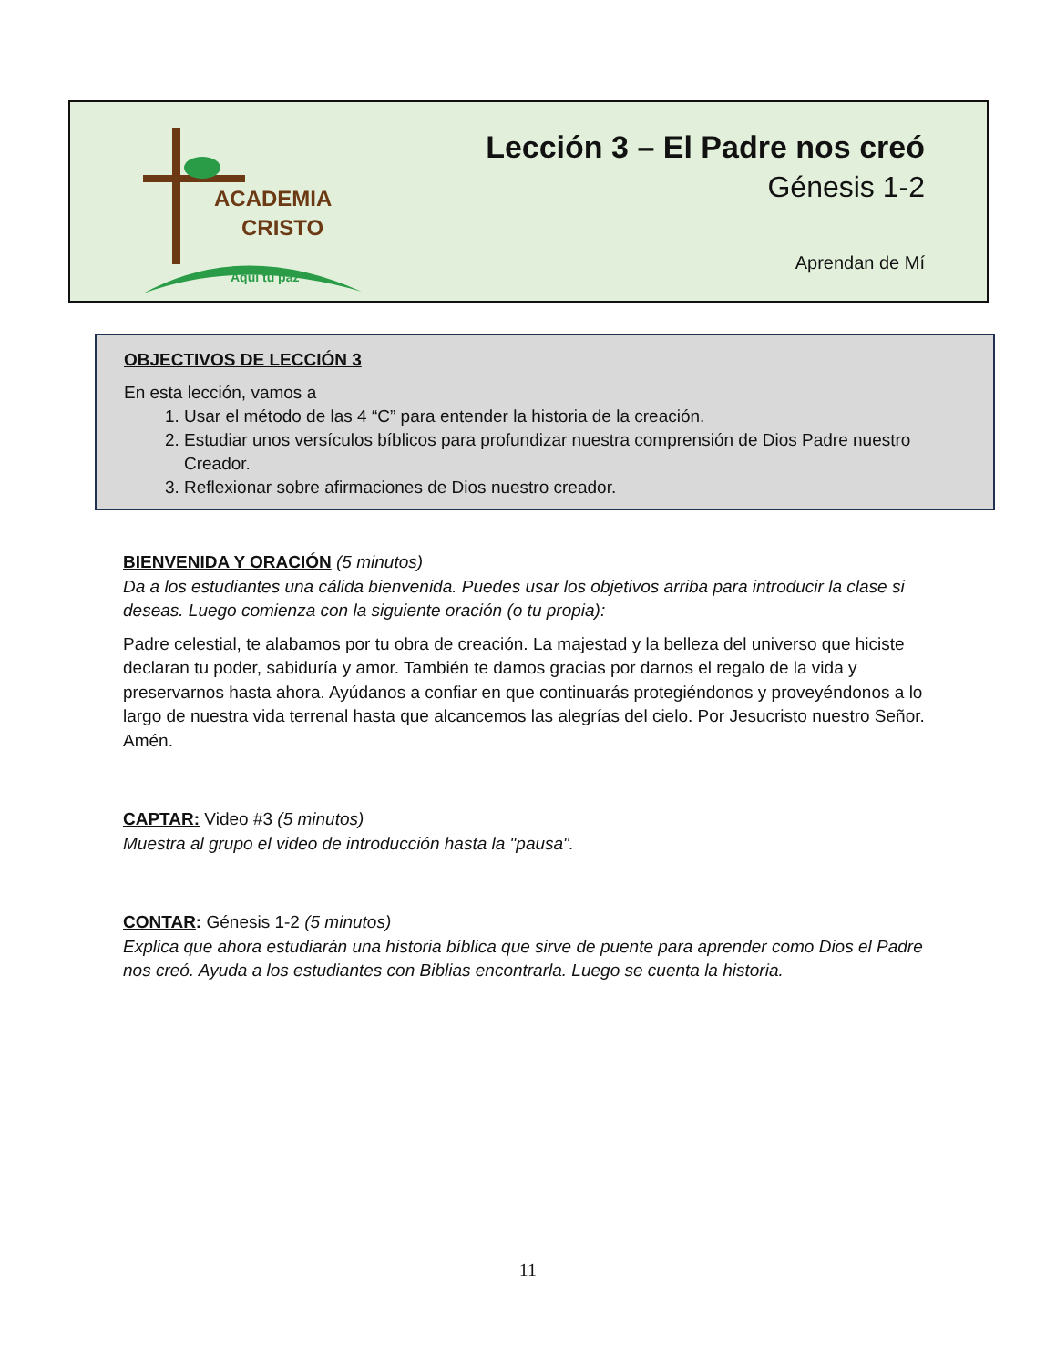ACADEMIA
CRISTO
Aquí tu paz
Lección 3 – El Padre nos creó
Génesis 1-2
Aprendan de Mí
OBJECTIVOS DE LECCIÓN 3
En esta lección, vamos a
1. Usar el método de las 4 “C” para entender la historia de la creación.
2. Estudiar unos versículos bíblicos para profundizar nuestra comprensión de Dios Padre nuestro Creador.
3. Reflexionar sobre afirmaciones de Dios nuestro creador.
BIENVENIDA Y ORACIÓN (5 minutos)
Da a los estudiantes una cálida bienvenida. Puedes usar los objetivos arriba para introducir la clase si deseas. Luego comienza con la siguiente oración (o tu propia):
Padre celestial, te alabamos por tu obra de creación. La majestad y la belleza del universo que hiciste declaran tu poder, sabiduría y amor. También te damos gracias por darnos el regalo de la vida y preservarnos hasta ahora. Ayúdanos a confiar en que continuarás protegiéndonos y proveyéndonos a lo largo de nuestra vida terrenal hasta que alcancemos las alegrías del cielo. Por Jesucristo nuestro Señor. Amén.
CAPTAR: Video #3 (5 minutos)
Muestra al grupo el video de introducción hasta la "pausa".
CONTAR: Génesis 1-2 (5 minutos)
Explica que ahora estudiarán una historia bíblica que sirve de puente para aprender como Dios el Padre nos creó. Ayuda a los estudiantes con Biblias encontrarla. Luego se cuenta la historia.
11